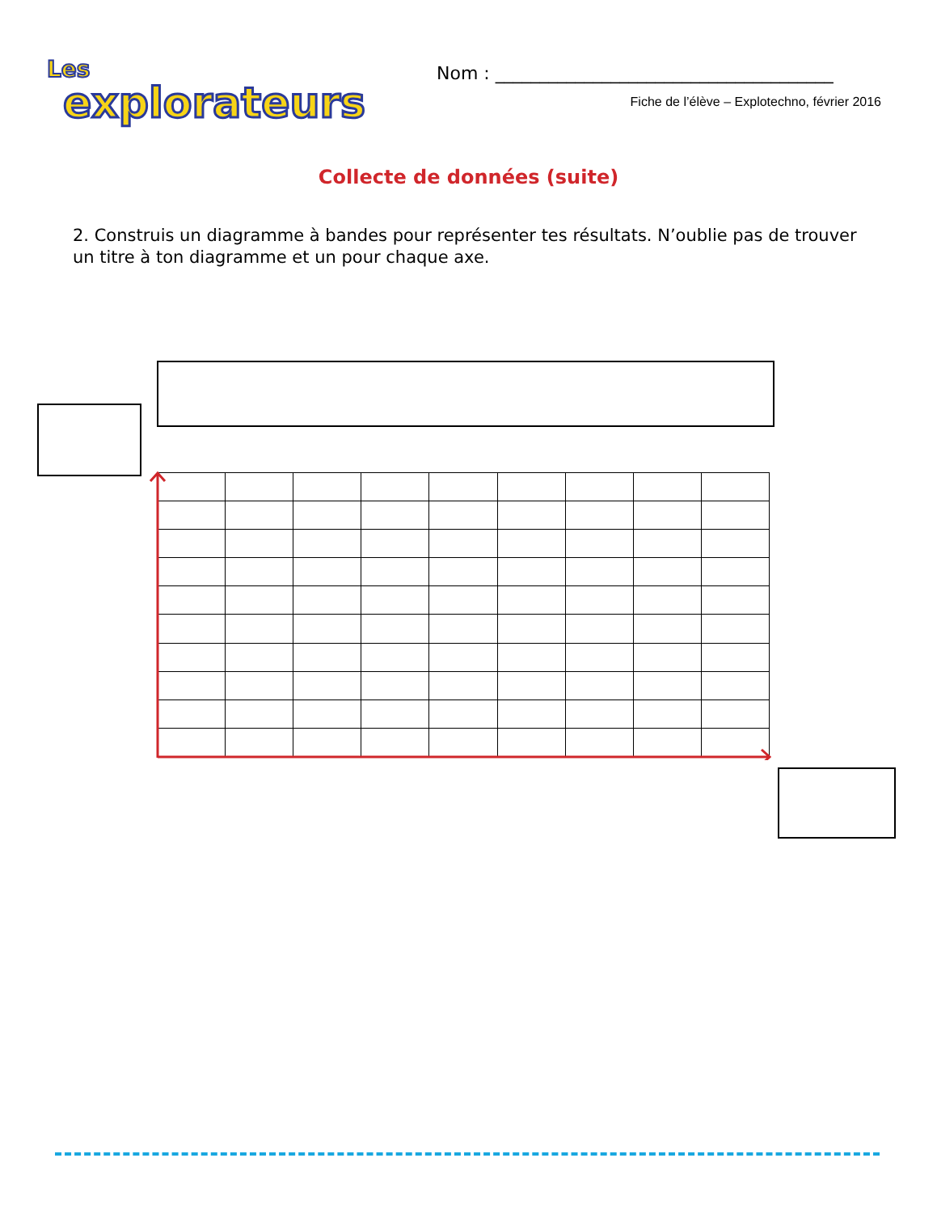Les
explorateurs
Nom : ______________________________________
Fiche de l’élève – Explotechno, février 2016
Collecte de données (suite)
2. Construis un diagramme à bandes pour représenter tes résultats. N’oublie pas de trouver un titre à ton diagramme et un pour chaque axe.